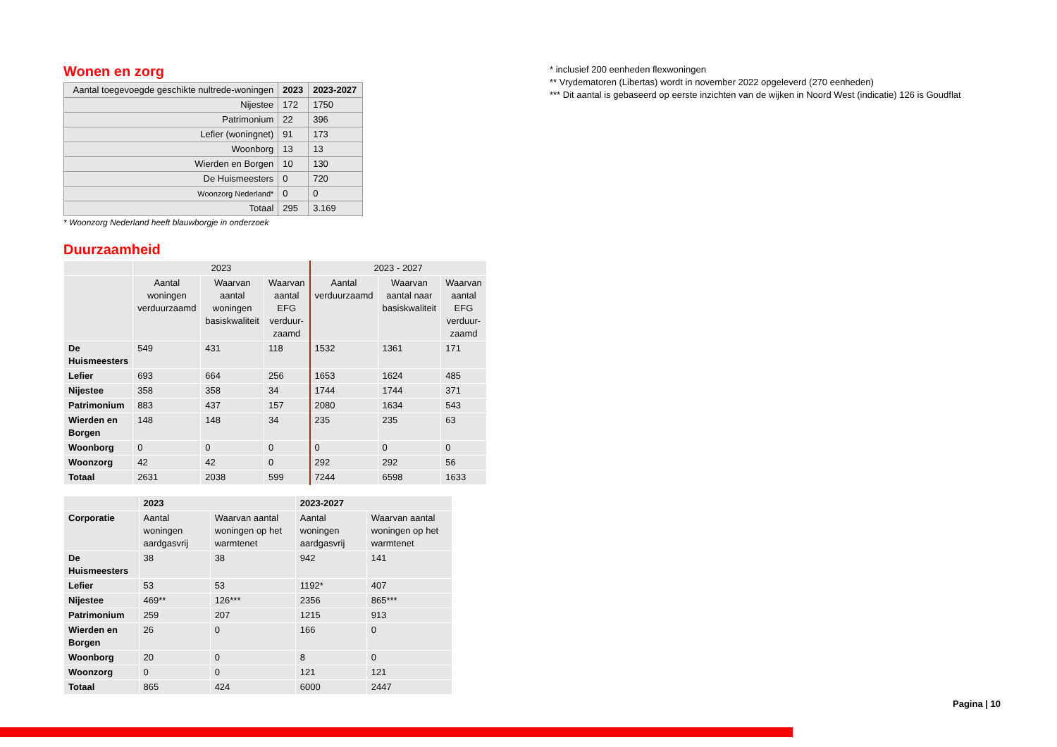Wonen en zorg
| Aantal toegevoegde geschikte nultrede-woningen | 2023 | 2023-2027 |
| --- | --- | --- |
| Nijestee | 172 | 1750 |
| Patrimonium | 22 | 396 |
| Lefier (woningnet) | 91 | 173 |
| Woonborg | 13 | 13 |
| Wierden en Borgen | 10 | 130 |
| De Huismeesters | 0 | 720 |
| Woonzorg Nederland* | 0 | 0 |
| Totaal | 295 | 3.169 |
* Woonzorg Nederland heeft blauwborgje in onderzoek
Duurzaamheid
| | 2023 | | | 2023 - 2027 | | |
| --- | --- | --- | --- | --- | --- | --- |
| | Aantal woningen verduurzaamd | Waarvan aantal woningen basiskwaliteit | Waarvan aantal EFG verduur-zaamd | Aantal verduurzaamd | Waarvan aantal naar basiskwaliteit | Waarvan aantal EFG verduur-zaamd |
| De Huismeesters | 549 | 431 | 118 | 1532 | 1361 | 171 |
| Lefier | 693 | 664 | 256 | 1653 | 1624 | 485 |
| Nijestee | 358 | 358 | 34 | 1744 | 1744 | 371 |
| Patrimonium | 883 | 437 | 157 | 2080 | 1634 | 543 |
| Wierden en Borgen | 148 | 148 | 34 | 235 | 235 | 63 |
| Woonborg | 0 | 0 | 0 | 0 | 0 | 0 |
| Woonzorg | 42 | 42 | 0 | 292 | 292 | 56 |
| Totaal | 2631 | 2038 | 599 | 7244 | 6598 | 1633 |
| | 2023 | | 2023-2027 | |
| --- | --- | --- | --- | --- |
| Corporatie | Aantal woningen aardgasvrij | Waarvan aantal woningen op het warmtenet | Aantal woningen aardgasvrij | Waarvan aantal woningen op het warmtenet |
| De Huismeesters | 38 | 38 | 942 | 141 |
| Lefier | 53 | 53 | 1192* | 407 |
| Nijestee | 469** | 126*** | 2356 | 865*** |
| Patrimonium | 259 | 207 | 1215 | 913 |
| Wierden en Borgen | 26 | 0 | 166 | 0 |
| Woonborg | 20 | 0 | 8 | 0 |
| Woonzorg | 0 | 0 | 121 | 121 |
| Totaal | 865 | 424 | 6000 | 2447 |
* inclusief 200 eenheden flexwoningen
** Vrydematoren (Libertas) wordt in november 2022 opgeleverd (270 eenheden)
*** Dit aantal is gebaseerd op eerste inzichten van de wijken in Noord West (indicatie) 126 is Goudflat
Pagina | 10